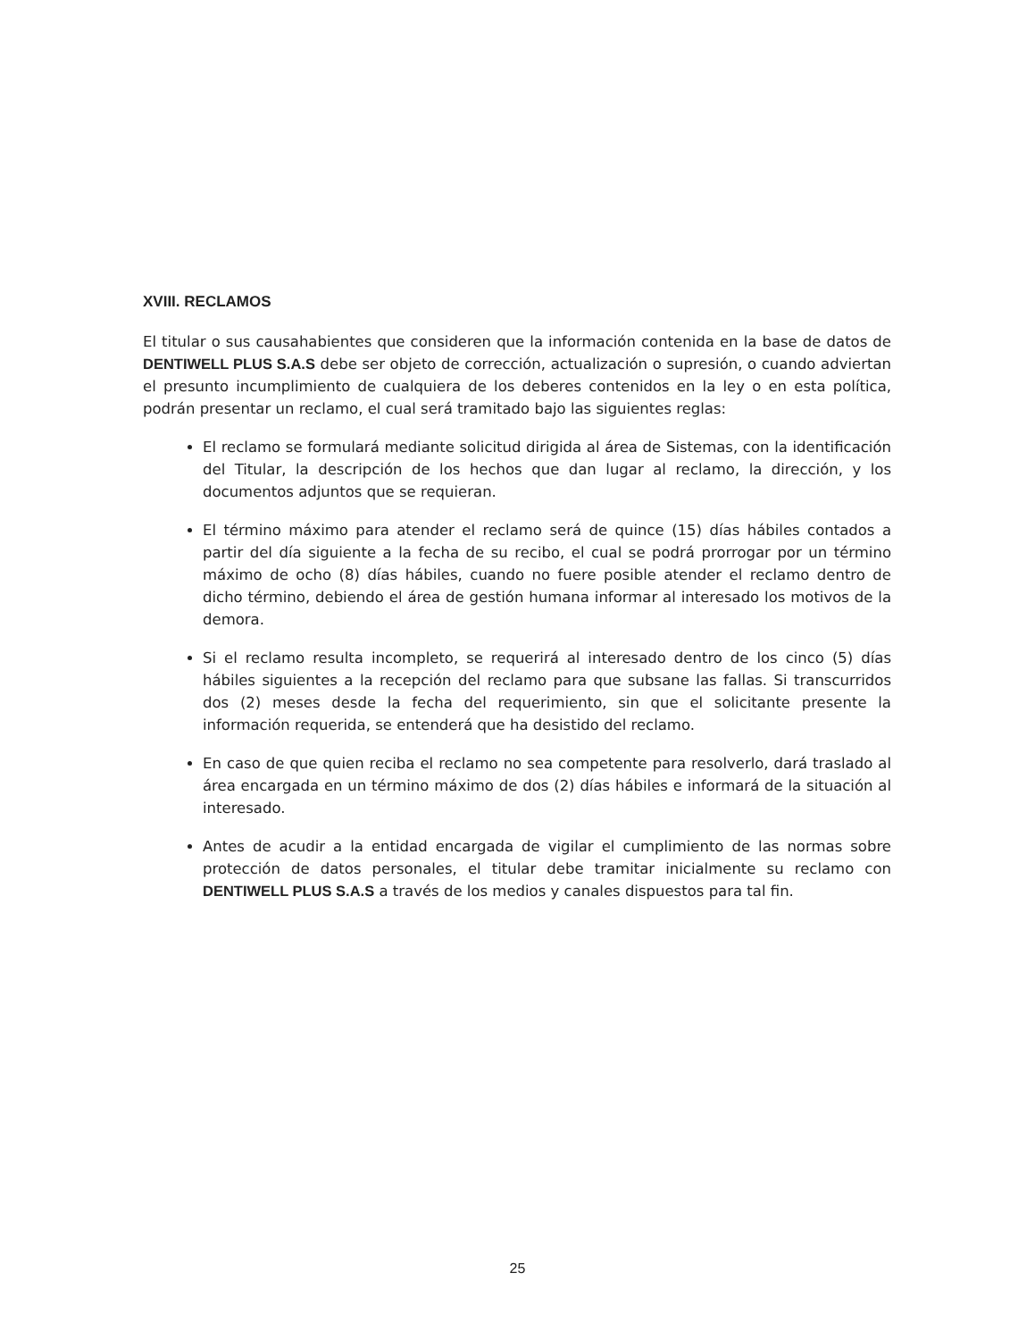XVIII. RECLAMOS
El titular o sus causahabientes que consideren que la información contenida en la base de datos de DENTIWELL PLUS S.A.S debe ser objeto de corrección, actualización o supresión, o cuando adviertan el presunto incumplimiento de cualquiera de los deberes contenidos en la ley o en esta política, podrán presentar un reclamo, el cual será tramitado bajo las siguientes reglas:
El reclamo se formulará mediante solicitud dirigida al área de Sistemas, con la identificación del Titular, la descripción de los hechos que dan lugar al reclamo, la dirección, y los documentos adjuntos que se requieran.
El término máximo para atender el reclamo será de quince (15) días hábiles contados a partir del día siguiente a la fecha de su recibo, el cual se podrá prorrogar por un término máximo de ocho (8) días hábiles, cuando no fuere posible atender el reclamo dentro de dicho término, debiendo el área de gestión humana informar al interesado los motivos de la demora.
Si el reclamo resulta incompleto, se requerirá al interesado dentro de los cinco (5) días hábiles siguientes a la recepción del reclamo para que subsane las fallas. Si transcurridos dos (2) meses desde la fecha del requerimiento, sin que el solicitante presente la información requerida, se entenderá que ha desistido del reclamo.
En caso de que quien reciba el reclamo no sea competente para resolverlo, dará traslado al área encargada en un término máximo de dos (2) días hábiles e informará de la situación al interesado.
Antes de acudir a la entidad encargada de vigilar el cumplimiento de las normas sobre protección de datos personales, el titular debe tramitar inicialmente su reclamo con DENTIWELL PLUS S.A.S a través de los medios y canales dispuestos para tal fin.
25